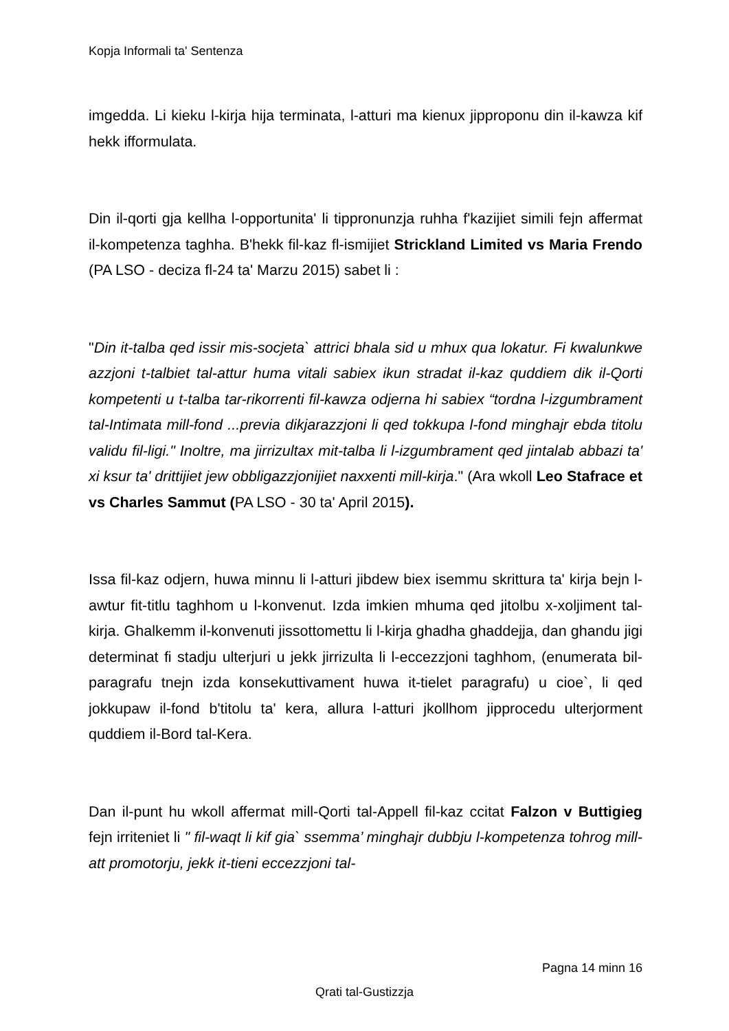Kopja Informali ta' Sentenza
imgedda. Li kieku l-kirja hija terminata, l-atturi ma kienux jipproponu din il-kawza kif hekk ifformulata.
Din il-qorti gja kellha l-opportunita' li tippronunzja ruhha f'kazijiet simili fejn affermat il-kompetenza taghha. B'hekk fil-kaz fl-ismijiet Strickland Limited vs Maria Frendo (PA LSO - deciza fl-24 ta' Marzu 2015) sabet li :
"Din it-talba qed issir mis-socjeta` attrici bhala sid u mhux qua lokatur. Fi kwalunkwe azzjoni t-talbiet tal-attur huma vitali sabiex ikun stradat il-kaz quddiem dik il-Qorti kompetenti u t-talba tar-rikorrenti fil-kawza odjerna hi sabiex “tordna l-izgumbrament tal-Intimata mill-fond ...previa dikjarazzjoni li qed tokkupa l-fond minghajr ebda titolu validu fil-ligi." Inoltre, ma jirrizultax mit-talba li l-izgumbrament qed jintalab abbazi ta' xi ksur ta' drittijiet jew obbligazzjonijiet naxxenti mill-kirja." (Ara wkoll Leo Stafrace et vs Charles Sammut (PA LSO - 30 ta' April 2015).
Issa fil-kaz odjern, huwa minnu li l-atturi jibdew biex isemmu skrittura ta' kirja bejn l-awtur fit-titlu taghhom u l-konvenut. Izda imkien mhuma qed jitolbu x-xoljiment tal-kirja. Ghalkemm il-konvenuti jissottomettu li l-kirja ghadha ghaddejja, dan ghandu jigi determinat fi stadju ulterjuri u jekk jirrizulta li l-eccezzjoni taghhom, (enumerata bil-paragrafu tnejn izda konsekuttivament huwa it-tielet paragrafu) u cioe`, li qed jokkupaw il-fond b'titolu ta' kera, allura l-atturi jkollhom jipprocedu ulterjorment quddiem il-Bord tal-Kera.
Dan il-punt hu wkoll affermat mill-Qorti tal-Appell fil-kaz ccitat Falzon v Buttigieg fejn irriteniet li " fil-waqt li kif gia` ssemma’ minghajr dubbju l-kompetenza tohrog mill-att promotorju, jekk it-tieni eccezzjoni tal-
Pagna 14 minn 16
Qrati tal-Gustizzja